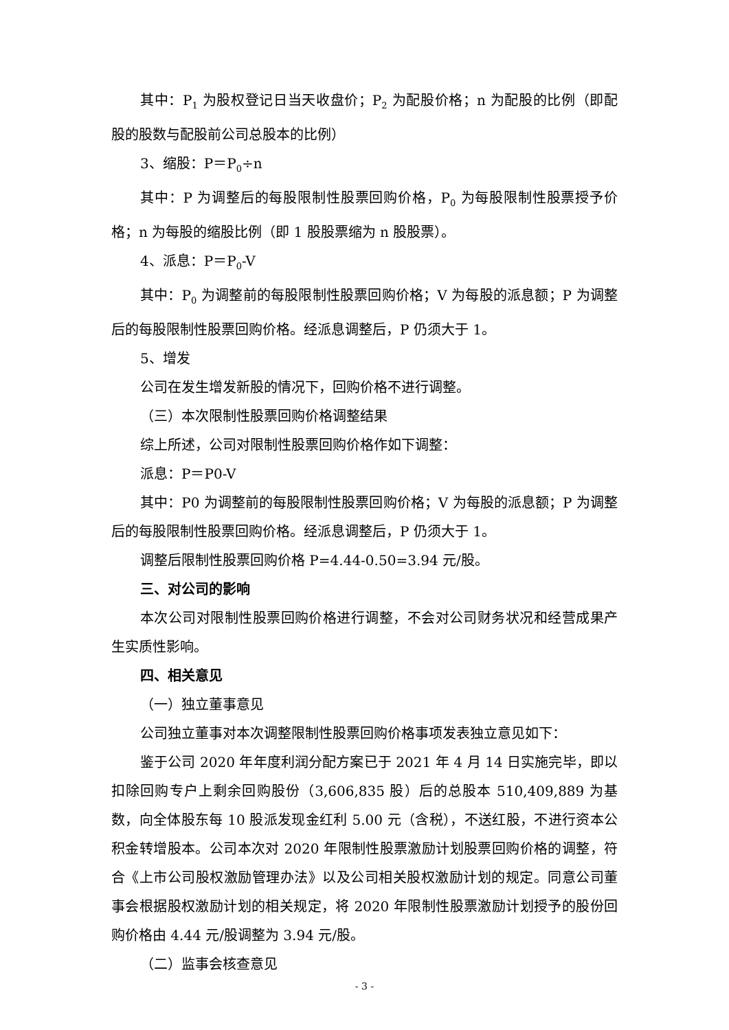其中：P<sub>1</sub> 为股权登记日当天收盘价；P<sub>2</sub> 为配股价格；n 为配股的比例（即配股的股数与配股前公司总股本的比例）
3、缩股：P＝P<sub>0</sub>÷n
其中：P 为调整后的每股限制性股票回购价格，P<sub>0</sub> 为每股限制性股票授予价格；n 为每股的缩股比例（即 1 股股票缩为 n 股股票）。
4、派息：P＝P<sub>0</sub>-V
其中：P<sub>0</sub> 为调整前的每股限制性股票回购价格；V 为每股的派息额；P 为调整后的每股限制性股票回购价格。经派息调整后，P 仍须大于 1。
5、增发
公司在发生增发新股的情况下，回购价格不进行调整。
（三）本次限制性股票回购价格调整结果
综上所述，公司对限制性股票回购价格作如下调整：
派息：P＝P0-V
其中：P0 为调整前的每股限制性股票回购价格；V 为每股的派息额；P 为调整后的每股限制性股票回购价格。经派息调整后，P 仍须大于 1。
调整后限制性股票回购价格 P=4.44-0.50=3.94 元/股。
三、对公司的影响
本次公司对限制性股票回购价格进行调整，不会对公司财务状况和经营成果产生实质性影响。
四、相关意见
（一）独立董事意见
公司独立董事对本次调整限制性股票回购价格事项发表独立意见如下：
鉴于公司 2020 年年度利润分配方案已于 2021 年 4 月 14 日实施完毕，即以扣除回购专户上剩余回购股份（3,606,835 股）后的总股本 510,409,889 为基数，向全体股东每 10 股派发现金红利 5.00 元（含税），不送红股，不进行资本公积金转增股本。公司本次对 2020 年限制性股票激励计划股票回购价格的调整，符合《上市公司股权激励管理办法》以及公司相关股权激励计划的规定。同意公司董事会根据股权激励计划的相关规定，将 2020 年限制性股票激励计划授予的股份回购价格由 4.44 元/股调整为 3.94 元/股。
（二）监事会核查意见
- 3 -